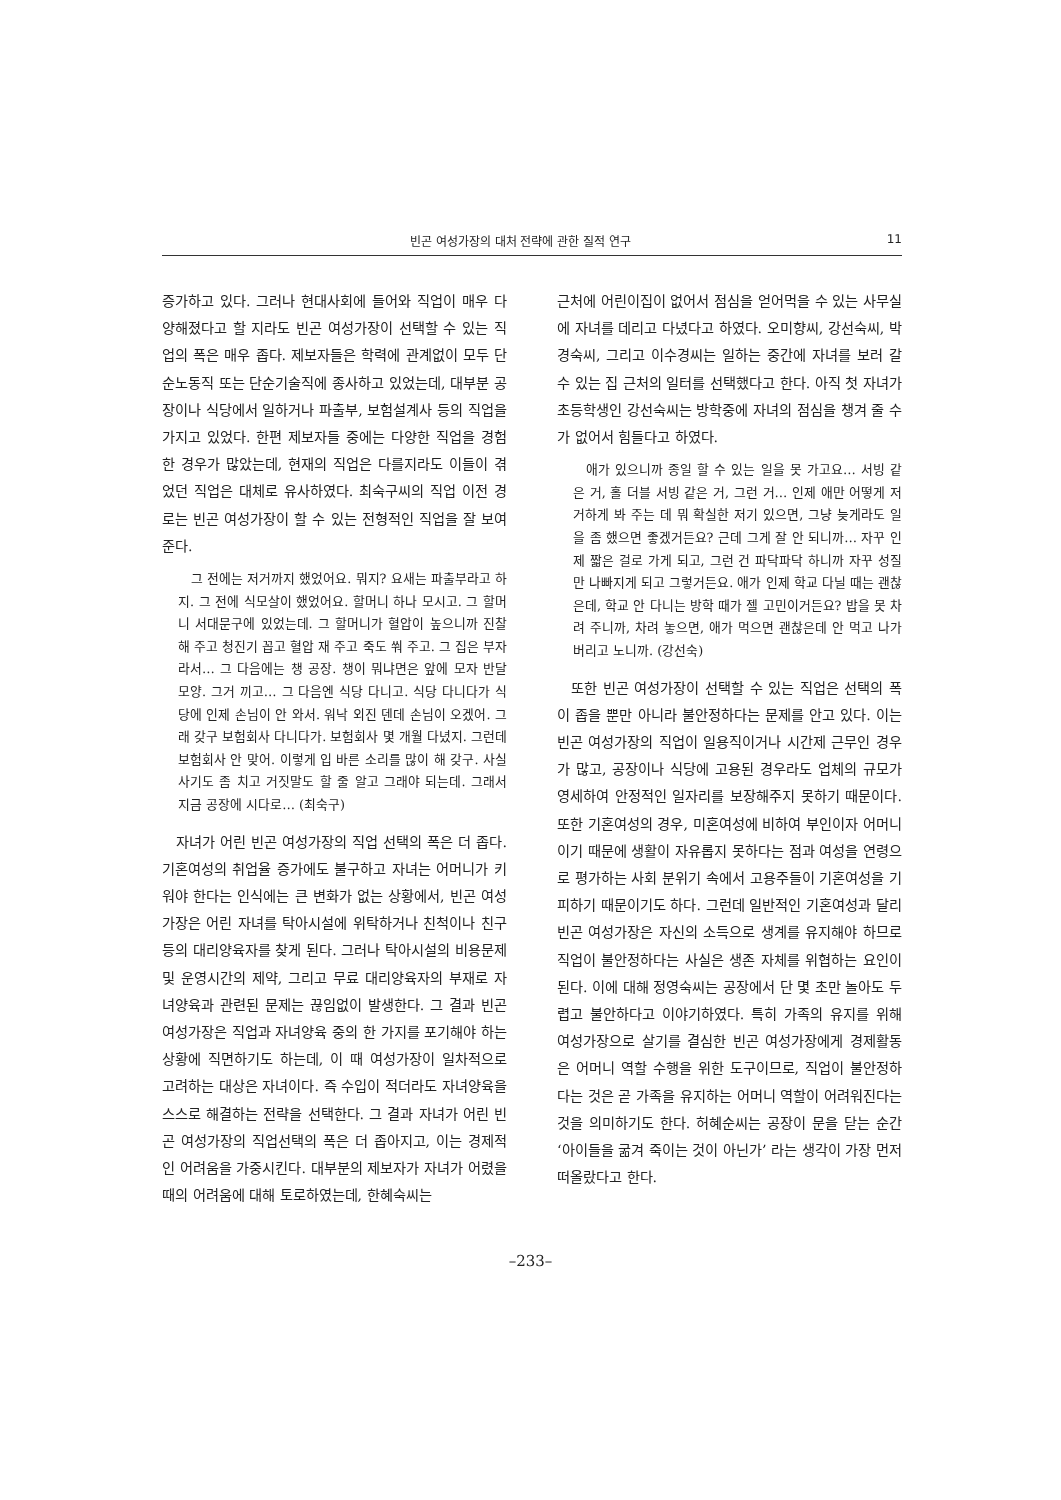빈곤 여성가장의 대처 전략에 관한 질적 연구 11
증가하고 있다. 그러나 현대사회에 들어와 직업이 매우 다양해졌다고 할 지라도 빈곤 여성가장이 선택할 수 있는 직업의 폭은 매우 좁다. 제보자들은 학력에 관계없이 모두 단순노동직 또는 단순기술직에 종사하고 있었는데, 대부분 공장이나 식당에서 일하거나 파출부, 보험설계사 등의 직업을 가지고 있었다. 한편 제보자들 중에는 다양한 직업을 경험한 경우가 많았는데, 현재의 직업은 다를지라도 이들이 겪었던 직업은 대체로 유사하였다. 최숙구씨의 직업 이전 경로는 빈곤 여성가장이 할 수 있는 전형적인 직업을 잘 보여준다.
그 전에는 저거까지 했었어요. 뭐지? 요새는 파출부라고 하지. 그 전에 식모살이 했었어요. 할머니 하나 모시고. 그 할머니 서대문구에 있었는데. 그 할머니가 혈압이 높으니까 진찰해 주고 청진기 꼽고 혈압 재 주고 죽도 쒀 주고. 그 집은 부자라서… 그 다음에는 챙 공장. 챙이 뭐냐면은 앞에 모자 반달 모양. 그거 끼고… 그 다음엔 식당 다니고. 식당 다니다가 식당에 인제 손님이 안 와서. 워낙 외진 덴데 손님이 오겠어. 그래 갖구 보험회사 다니다가. 보험회사 몇 개월 다녔지. 그런데 보험회사 안 맞어. 이렇게 입 바른 소리를 많이 해 갖구. 사실 사기도 좀 치고 거짓말도 할 줄 알고 그래야 되는데. 그래서 지금 공장에 시다로… (최숙구)
자녀가 어린 빈곤 여성가장의 직업 선택의 폭은 더 좁다. 기혼여성의 취업율 증가에도 불구하고 자녀는 어머니가 키워야 한다는 인식에는 큰 변화가 없는 상황에서, 빈곤 여성가장은 어린 자녀를 탁아시설에 위탁하거나 친척이나 친구 등의 대리양육자를 찾게 된다. 그러나 탁아시설의 비용문제 및 운영시간의 제약, 그리고 무료 대리양육자의 부재로 자녀양육과 관련된 문제는 끊임없이 발생한다. 그 결과 빈곤 여성가장은 직업과 자녀양육 중의 한 가지를 포기해야 하는 상황에 직면하기도 하는데, 이 때 여성가장이 일차적으로 고려하는 대상은 자녀이다. 즉 수입이 적더라도 자녀양육을 스스로 해결하는 전략을 선택한다. 그 결과 자녀가 어린 빈곤 여성가장의 직업선택의 폭은 더 좁아지고, 이는 경제적인 어려움을 가중시킨다. 대부분의 제보자가 자녀가 어렸을 때의 어려움에 대해 토로하였는데, 한혜숙씨는
근처에 어린이집이 없어서 점심을 얻어먹을 수 있는 사무실에 자녀를 데리고 다녔다고 하였다. 오미향씨, 강선숙씨, 박경숙씨, 그리고 이수경씨는 일하는 중간에 자녀를 보러 갈 수 있는 집 근처의 일터를 선택했다고 한다. 아직 첫 자녀가 초등학생인 강선숙씨는 방학중에 자녀의 점심을 챙겨 줄 수가 없어서 힘들다고 하였다.
애가 있으니까 종일 할 수 있는 일을 못 가고요… 서빙 같은 거, 홀 더블 서빙 같은 거, 그런 거… 인제 애만 어떻게 저거하게 봐 주는 데 뭐 확실한 저기 있으면, 그냥 늦게라도 일을 좀 했으면 좋겠거든요? 근데 그게 잘 안 되니까… 자꾸 인제 짧은 걸로 가게 되고, 그런 건 파닥파닥 하니까 자꾸 성질만 나빠지게 되고 그렇거든요. 애가 인제 학교 다닐 때는 괜찮은데, 학교 안 다니는 방학 때가 젤 고민이거든요? 밥을 못 차려 주니까, 차려 놓으면, 애가 먹으면 괜찮은데 안 먹고 나가버리고 노니까. (강선숙)
또한 빈곤 여성가장이 선택할 수 있는 직업은 선택의 폭이 좁을 뿐만 아니라 불안정하다는 문제를 안고 있다. 이는 빈곤 여성가장의 직업이 일용직이거나 시간제 근무인 경우가 많고, 공장이나 식당에 고용된 경우라도 업체의 규모가 영세하여 안정적인 일자리를 보장해주지 못하기 때문이다. 또한 기혼여성의 경우, 미혼여성에 비하여 부인이자 어머니이기 때문에 생활이 자유롭지 못하다는 점과 여성을 연령으로 평가하는 사회 분위기 속에서 고용주들이 기혼여성을 기피하기 때문이기도 하다. 그런데 일반적인 기혼여성과 달리 빈곤 여성가장은 자신의 소득으로 생계를 유지해야 하므로 직업이 불안정하다는 사실은 생존 자체를 위협하는 요인이 된다. 이에 대해 정영숙씨는 공장에서 단 몇 초만 놀아도 두렵고 불안하다고 이야기하였다. 특히 가족의 유지를 위해 여성가장으로 살기를 결심한 빈곤 여성가장에게 경제활동은 어머니 역할 수행을 위한 도구이므로, 직업이 불안정하다는 것은 곧 가족을 유지하는 어머니 역할이 어려워진다는 것을 의미하기도 한다. 허혜순씨는 공장이 문을 닫는 순간 ‘아이들을 굶겨 죽이는 것이 아닌가’ 라는 생각이 가장 먼저 떠올랐다고 한다.
–233–